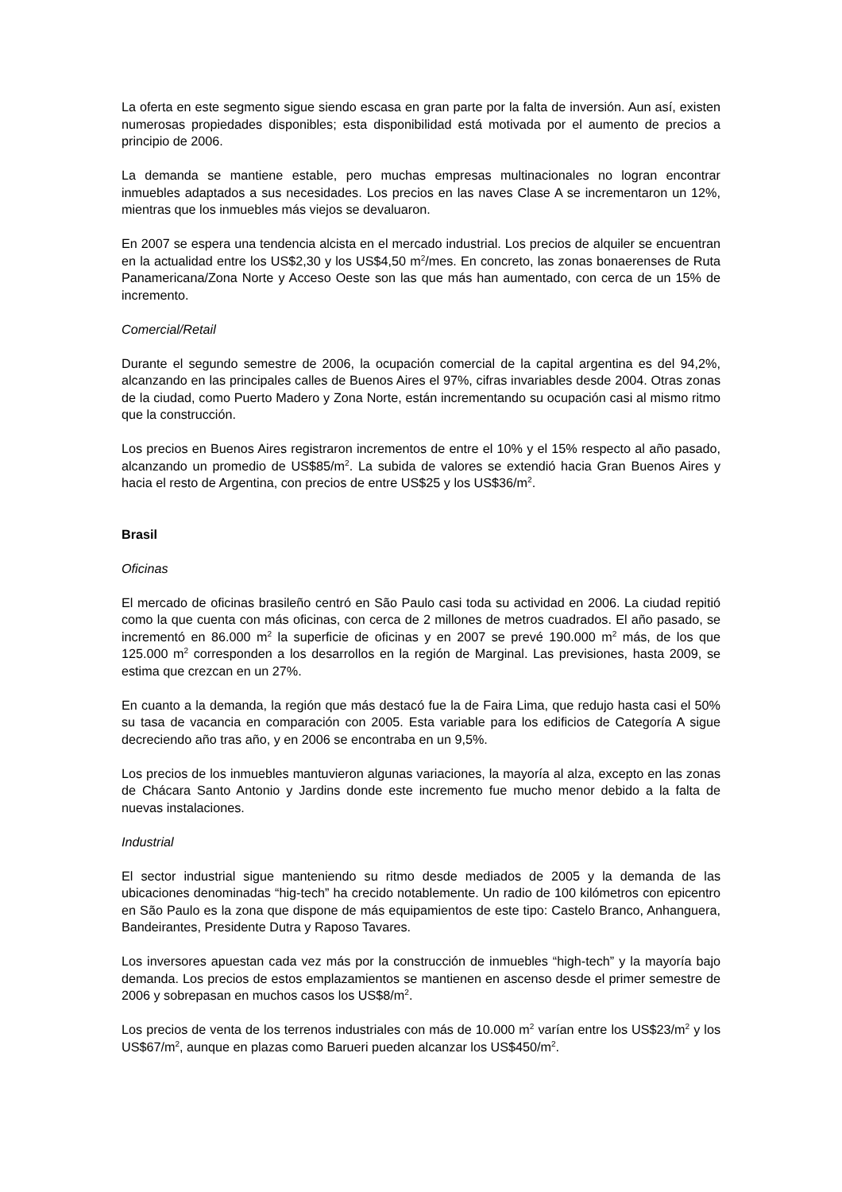La oferta en este segmento sigue siendo escasa en gran parte por la falta de inversión. Aun así, existen numerosas propiedades disponibles; esta disponibilidad está motivada por el aumento de precios a principio de 2006.
La demanda se mantiene estable, pero muchas empresas multinacionales no logran encontrar inmuebles adaptados a sus necesidades. Los precios en las naves Clase A se incrementaron un 12%, mientras que los inmuebles más viejos se devaluaron.
En 2007 se espera una tendencia alcista en el mercado industrial. Los precios de alquiler se encuentran en la actualidad entre los US$2,30 y los US$4,50 m<sup>2</sup>/mes. En concreto, las zonas bonaerenses de Ruta Panamericana/Zona Norte y Acceso Oeste son las que más han aumentado, con cerca de un 15% de incremento.
Comercial/Retail
Durante el segundo semestre de 2006, la ocupación comercial de la capital argentina es del 94,2%, alcanzando en las principales calles de Buenos Aires el 97%, cifras invariables desde 2004. Otras zonas de la ciudad, como Puerto Madero y Zona Norte, están incrementando su ocupación casi al mismo ritmo que la construcción.
Los precios en Buenos Aires registraron incrementos de entre el 10% y el 15% respecto al año pasado, alcanzando un promedio de US$85/m<sup>2</sup>. La subida de valores se extendió hacia Gran Buenos Aires y hacia el resto de Argentina, con precios de entre US$25 y los US$36/m<sup>2</sup>.
Brasil
Oficinas
El mercado de oficinas brasileño centró en São Paulo casi toda su actividad en 2006. La ciudad repitió como la que cuenta con más oficinas, con cerca de 2 millones de metros cuadrados. El año pasado, se incrementó en 86.000 m<sup>2</sup> la superficie de oficinas y en 2007 se prevé 190.000 m<sup>2</sup> más, de los que 125.000 m<sup>2</sup> corresponden a los desarrollos en la región de Marginal. Las previsiones, hasta 2009, se estima que crezcan en un 27%.
En cuanto a la demanda, la región que más destacó fue la de Faira Lima, que redujo hasta casi el 50% su tasa de vacancia en comparación con 2005. Esta variable para los edificios de Categoría A sigue decreciendo año tras año, y en 2006 se encontraba en un 9,5%.
Los precios de los inmuebles mantuvieron algunas variaciones, la mayoría al alza, excepto en las zonas de Chácara Santo Antonio y Jardins donde este incremento fue mucho menor debido a la falta de nuevas instalaciones.
Industrial
El sector industrial sigue manteniendo su ritmo desde mediados de 2005 y la demanda de las ubicaciones denominadas “hig-tech” ha crecido notablemente. Un radio de 100 kilómetros con epicentro en São Paulo es la zona que dispone de más equipamientos de este tipo: Castelo Branco, Anhanguera, Bandeirantes, Presidente Dutra y Raposo Tavares.
Los inversores apuestan cada vez más por la construcción de inmuebles “high-tech” y la mayoría bajo demanda. Los precios de estos emplazamientos se mantienen en ascenso desde el primer semestre de 2006 y sobrepasan en muchos casos los US$8/m<sup>2</sup>.
Los precios de venta de los terrenos industriales con más de 10.000 m<sup>2</sup> varían entre los US$23/m<sup>2</sup> y los US$67/m<sup>2</sup>, aunque en plazas como Barueri pueden alcanzar los US$450/m<sup>2</sup>.